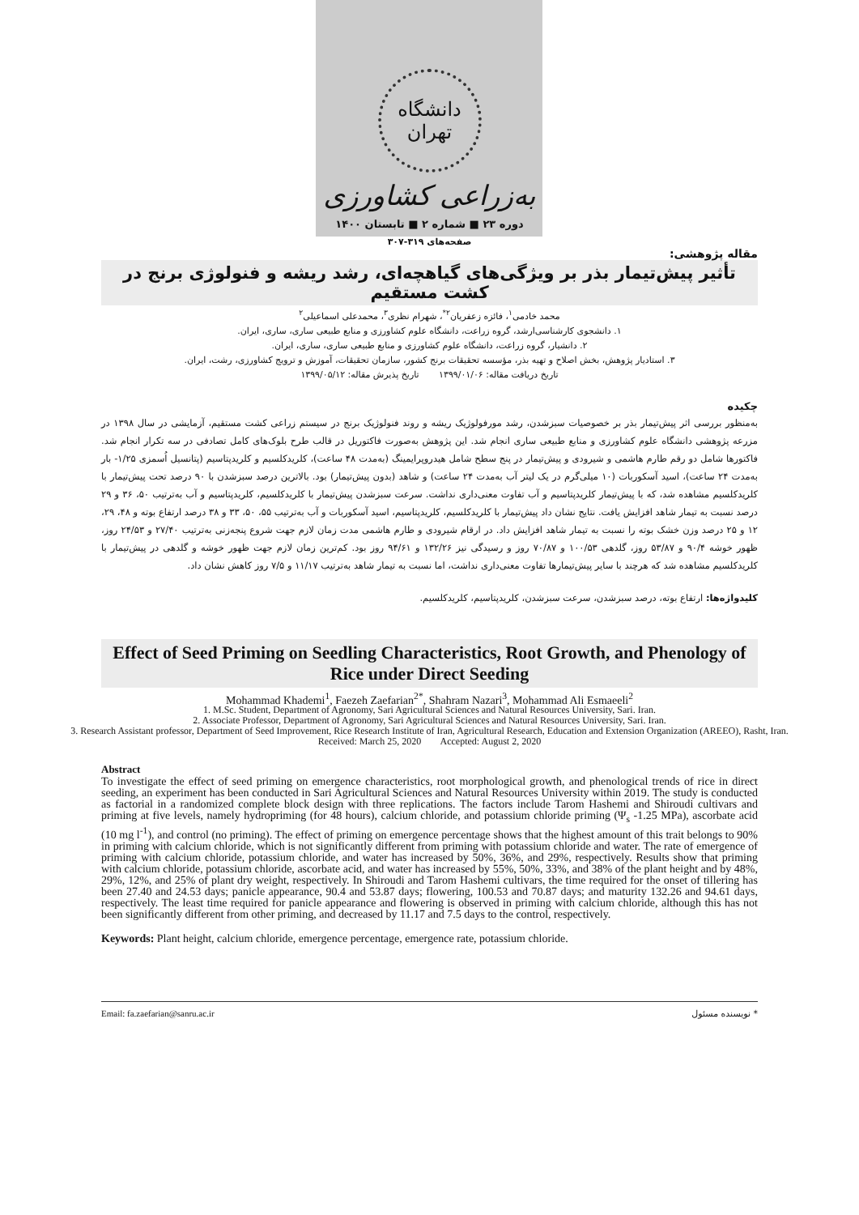دانشگاه تهران
به‌زراعی کشاورزی
دوره ۲۳ ■ شماره ۲ ■ تابستان ۱۴۰۰
صفحه‌های ۳۱۹-۳۰۷
مقاله پژوهشی:
تأثیر پیش‌تیمار بذر بر ویژگی‌های گیاهچه‌ای، رشد ریشه و فنولوژی برنج در کشت مستقیم
محمد خادمی<sup>۱</sup>، فائزه زعفریان<sup>۲*</sup>، شهرام نظری<sup>۳</sup>، محمدعلی اسماعیلی<sup>۲</sup>
۱. دانشجوی کارشناسی‌ارشد، گروه زراعت، دانشگاه علوم کشاورزی و منابع طبیعی ساری، ساری، ایران.
۲. دانشیار، گروه زراعت، دانشگاه علوم کشاورزی و منابع طبیعی ساری، ساری، ایران.
۳. استادیار پژوهش، بخش اصلاح و تهیه بذر، مؤسسه تحقیقات برنج کشور، سازمان تحقیقات، آموزش و ترویج کشاورزی، رشت، ایران.
تاریخ دریافت مقاله: ۱۳۹۹/۰۱/۰۶ تاریخ پذیرش مقاله: ۱۳۹۹/۰۵/۱۲
چکیده
به‌منظور بررسی اثر پیش‌تیمار بذر بر خصوصیات سبزشدن، رشد مورفولوژیک ریشه و روند فنولوژیک برنج در سیستم زراعی کشت مستقیم، آزمایشی در سال ۱۳۹۸ در مزرعه پژوهشی دانشگاه علوم کشاورزی و منابع طبیعی ساری انجام شد. این پژوهش به‌صورت فاکتوریل در قالب طرح بلوک‌های کامل تصادفی در سه تکرار انجام شد. فاکتورها شامل دو رقم طارم هاشمی و شیرودی و پیش‌تیمار در پنج سطح شامل هیدروپرایمینگ (به‌مدت ۴۸ ساعت)، کلریدکلسیم و کلریدپتاسیم (پتانسیل اُسمزی ۱/۲۵- بار به‌مدت ۲۴ ساعت)، اسید آسکوربات (۱۰ میلی‌گرم در یک لیتر آب به‌مدت ۲۴ ساعت) و شاهد (بدون پیش‌تیمار) بود. بالاترین درصد سبزشدن با ۹۰ درصد تحت پیش‌تیمار با کلریدکلسیم مشاهده شد، که با پیش‌تیمار کلریدپتاسیم و آب تفاوت معنی‌داری نداشت. سرعت سبزشدن پیش‌تیمار با کلریدکلسیم، کلریدپتاسیم و آب به‌ترتیب ۵۰، ۳۶ و ۲۹ درصد نسبت به تیمار شاهد افزایش یافت. نتایج نشان داد پیش‌تیمار با کلریدکلسیم، کلریدپتاسیم، اسید آسکوربات و آب به‌ترتیب ۵۵، ۵۰، ۳۳ و ۳۸ درصد ارتفاع بوته و ۴۸، ۲۹، ۱۲ و ۲۵ درصد وزن خشک بوته را نسبت به تیمار شاهد افزایش داد. در ارقام شیرودی و طارم هاشمی مدت زمان لازم جهت شروع پنجه‌زنی به‌ترتیب ۲۷/۴۰ و ۲۴/۵۳ روز، ظهور خوشه ۹۰/۴ و ۵۳/۸۷ روز، گلدهی ۱۰۰/۵۳ و ۷۰/۸۷ روز و رسیدگی نیز ۱۳۲/۲۶ و ۹۴/۶۱ روز بود. کم‌ترین زمان لازم جهت ظهور خوشه و گلدهی در پیش‌تیمار با کلریدکلسیم مشاهده شد که هرچند با سایر پیش‌تیمارها تفاوت معنی‌داری نداشت، اما نسبت به تیمار شاهد به‌ترتیب ۱۱/۱۷ و ۷/۵ روز کاهش نشان داد.
کلیدواژه‌ها: ارتفاع بوته، درصد سبزشدن، سرعت سبزشدن، کلریدپتاسیم، کلریدکلسیم.
Effect of Seed Priming on Seedling Characteristics, Root Growth, and Phenology of Rice under Direct Seeding
Mohammad Khademi<sup>1</sup>, Faezeh Zaefarian<sup>2*</sup>, Shahram Nazari<sup>3</sup>, Mohammad Ali Esmaeeli<sup>2</sup>
1. M.Sc. Student, Department of Agronomy, Sari Agricultural Sciences and Natural Resources University, Sari. Iran.
2. Associate Professor, Department of Agronomy, Sari Agricultural Sciences and Natural Resources University, Sari. Iran.
3. Research Assistant professor, Department of Seed Improvement, Rice Research Institute of Iran, Agricultural Research, Education and Extension Organization (AREEO), Rasht, Iran.
Received: March 25, 2020 Accepted: August 2, 2020
Abstract
To investigate the effect of seed priming on emergence characteristics, root morphological growth, and phenological trends of rice in direct seeding, an experiment has been conducted in Sari Agricultural Sciences and Natural Resources University within 2019. The study is conducted as factorial in a randomized complete block design with three replications. The factors include Tarom Hashemi and Shiroudi cultivars and priming at five levels, namely hydropriming (for 48 hours), calcium chloride, and potassium chloride priming (Ψ<sub>s</sub> -1.25 MPa), ascorbate acid (10 mg l<sup>-1</sup>), and control (no priming). The effect of priming on emergence percentage shows that the highest amount of this trait belongs to 90% in priming with calcium chloride, which is not significantly different from priming with potassium chloride and water. The rate of emergence of priming with calcium chloride, potassium chloride, and water has increased by 50%, 36%, and 29%, respectively. Results show that priming with calcium chloride, potassium chloride, ascorbate acid, and water has increased by 55%, 50%, 33%, and 38% of the plant height and by 48%, 29%, 12%, and 25% of plant dry weight, respectively. In Shiroudi and Tarom Hashemi cultivars, the time required for the onset of tillering has been 27.40 and 24.53 days; panicle appearance, 90.4 and 53.87 days; flowering, 100.53 and 70.87 days; and maturity 132.26 and 94.61 days, respectively. The least time required for panicle appearance and flowering is observed in priming with calcium chloride, although this has not been significantly different from other priming, and decreased by 11.17 and 7.5 days to the control, respectively.
Keywords: Plant height, calcium chloride, emergence percentage, emergence rate, potassium chloride.
Email: fa.zaefarian@sanru.ac.ir * نویسنده مسئول